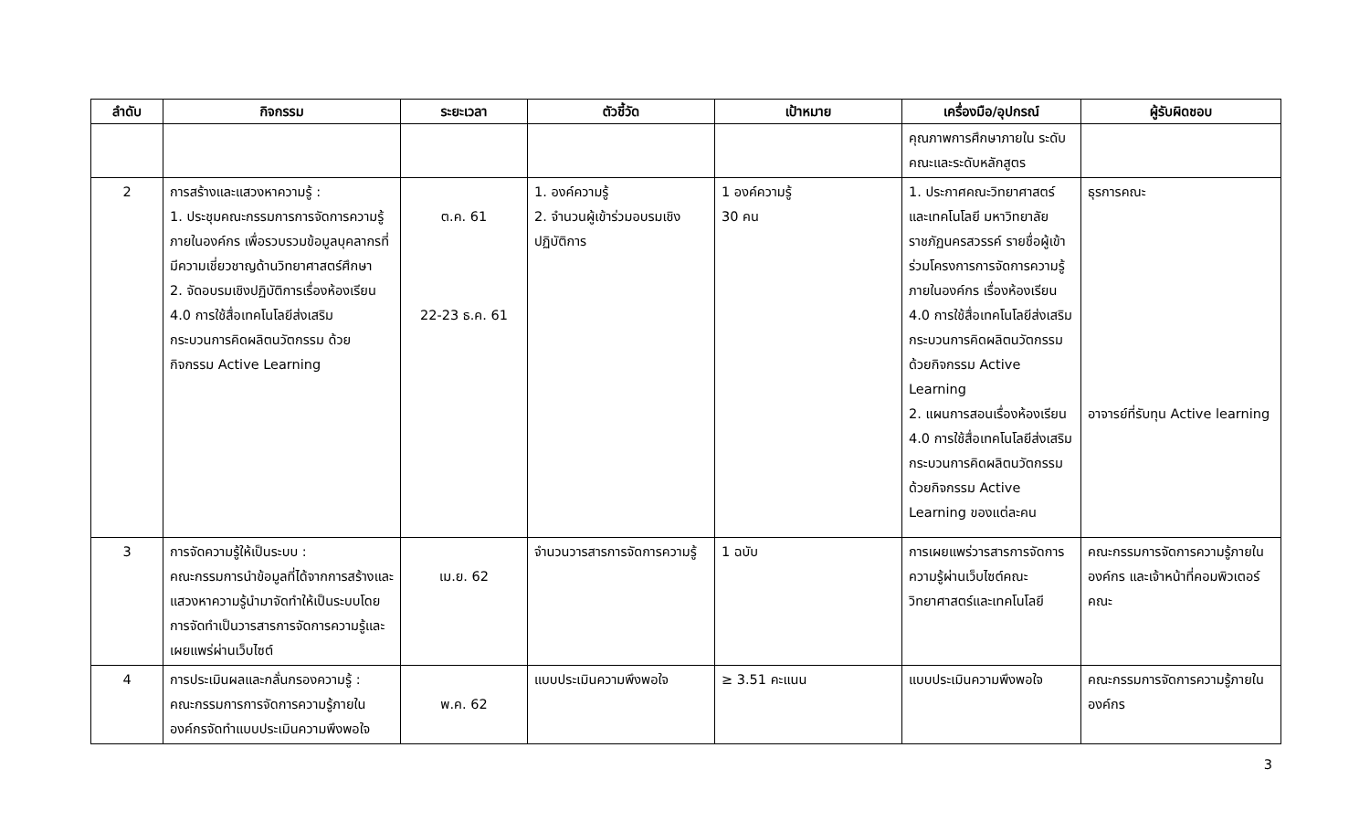| ลำดับ | กิจกรรม | ระยะเวลา | ตัวชี้วัด | เป้าหมาย | เครื่องมือ/อุปกรณ์ | ผู้รับผิดชอบ |
| --- | --- | --- | --- | --- | --- | --- |
| | | | | | คุณภาพการศึกษาภายใน ระดับคณะและระดับหลักสูตร | |
| 2 | การสร้างและแสวงหาความรู้ : 1. ประชุมคณะกรรมการการจัดการความรู้ภายในองค์กร เพื่อรวบรวมข้อมูลบุคลากรที่มีความเชี่ยวชาญด้านวิทยาศาสตร์ศึกษา 2. จัดอบรมเชิงปฏิบัติการเรื่องห้องเรียน 4.0 การใช้สื่อเทคโนโลยีส่งเสริมกระบวนการคิดผลิตนวัตกรรม ด้วยกิจกรรม Active Learning | ต.ค. 61 22-23 ธ.ค. 61 | 1. องค์ความรู้ 2. จำนวนผู้เข้าร่วมอบรมเชิงปฏิบัติการ | 1 องค์ความรู้ 30 คน | 1. ประกาศคณะวิทยาศาสตร์และเทคโนโลยี มหาวิทยาลัยราชภัฏนครสวรรค์ รายชื่อผู้เข้าร่วมโครงการการจัดการความรู้ภายในองค์กร เรื่องห้องเรียน 4.0 การใช้สื่อเทคโนโลยีส่งเสริมกระบวนการคิดผลิตนวัตกรรม ด้วยกิจกรรม Active Learning 2. แผนการสอนเรื่องห้องเรียน 4.0 การใช้สื่อเทคโนโลยีส่งเสริมกระบวนการคิดผลิตนวัตกรรม ด้วยกิจกรรม Active Learning ของแต่ละคน | ธุรการคณะ อาจารย์ที่รับทุน Active learning |
| 3 | การจัดความรู้ให้เป็นระบบ : คณะกรรมการนำข้อมูลที่ได้จากการสร้างและแสวงหาความรู้นำมาจัดทำให้เป็นระบบโดยการจัดทำเป็นวารสารการจัดการความรู้และเผยแพร่ผ่านเว็บไซต์ | เม.ย. 62 | จำนวนวารสารการจัดการความรู้ | 1 ฉบับ | การเผยแพร่วารสารการจัดการความรู้ผ่านเว็บไซต์คณะวิทยาศาสตร์และเทคโนโลยี | คณะกรรมการจัดการความรู้ภายในองค์กร และเจ้าหน้าที่คอมพิวเตอร์คณะ |
| 4 | การประเมินผลและกลั่นกรองความรู้ : คณะกรรมการการจัดการความรู้ภายในองค์กรจัดทำแบบประเมินความพึงพอใจ | พ.ค. 62 | แบบประเมินความพึงพอใจ | ≥ 3.51 คะแนน | แบบประเมินความพึงพอใจ | คณะกรรมการจัดการความรู้ภายในองค์กร |
3